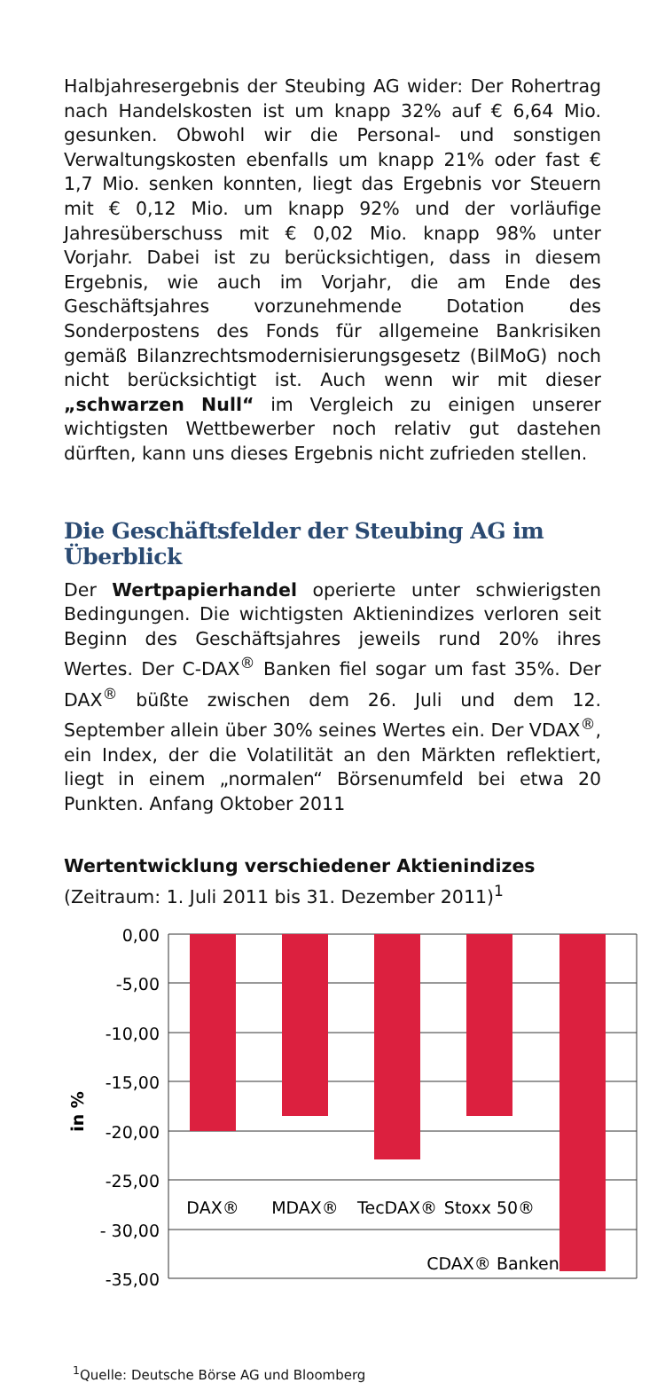Halbjahresergebnis der Steubing AG wider: Der Rohertrag nach Handelskosten ist um knapp 32% auf € 6,64 Mio. gesunken. Obwohl wir die Personal- und sonstigen Verwaltungskosten ebenfalls um knapp 21% oder fast € 1,7 Mio. senken konnten, liegt das Ergebnis vor Steuern mit € 0,12 Mio. um knapp 92% und der vorläufige Jahresüberschuss mit € 0,02 Mio. knapp 98% unter Vorjahr. Dabei ist zu berücksichtigen, dass in diesem Ergebnis, wie auch im Vorjahr, die am Ende des Geschäftsjahres vorzunehmende Dotation des Sonderpostens des Fonds für allgemeine Bankrisiken gemäß Bilanzrechtsmodernisierungsgesetz (BilMoG) noch nicht berücksichtigt ist. Auch wenn wir mit dieser „schwarzen Null“ im Vergleich zu einigen unserer wichtigsten Wettbewerber noch relativ gut dastehen dürften, kann uns dieses Ergebnis nicht zufrieden stellen.
Die Geschäftsfelder der Steubing AG im Überblick
Der Wertpapierhandel operierte unter schwierigsten Bedingungen. Die wichtigsten Aktienindizes verloren seit Beginn des Geschäftsjahres jeweils rund 20% ihres Wertes. Der C-DAX<sup>®</sup> Banken fiel sogar um fast 35%. Der DAX<sup>®</sup> büßte zwischen dem 26. Juli und dem 12. September allein über 30% seines Wertes ein. Der VDAX<sup>®</sup>, ein Index, der die Volatilität an den Märkten reflektiert, liegt in einem „normalen“ Börsenumfeld bei etwa 20 Punkten. Anfang Oktober 2011
Wertentwicklung verschiedener Aktienindizes
(Zeitraum: 1. Juli 2011 bis 31. Dezember 2011)<sup>1</sup>
0,00
-5,00
-10,00
-15,00
-20,00
-25,00
- 30,00
-35,00
in %
DAX®
MDAX®
TecDAX®
Stoxx 50®
CDAX® Banken
<sup>1</sup> Quelle: Deutsche Börse AG und Bloomberg